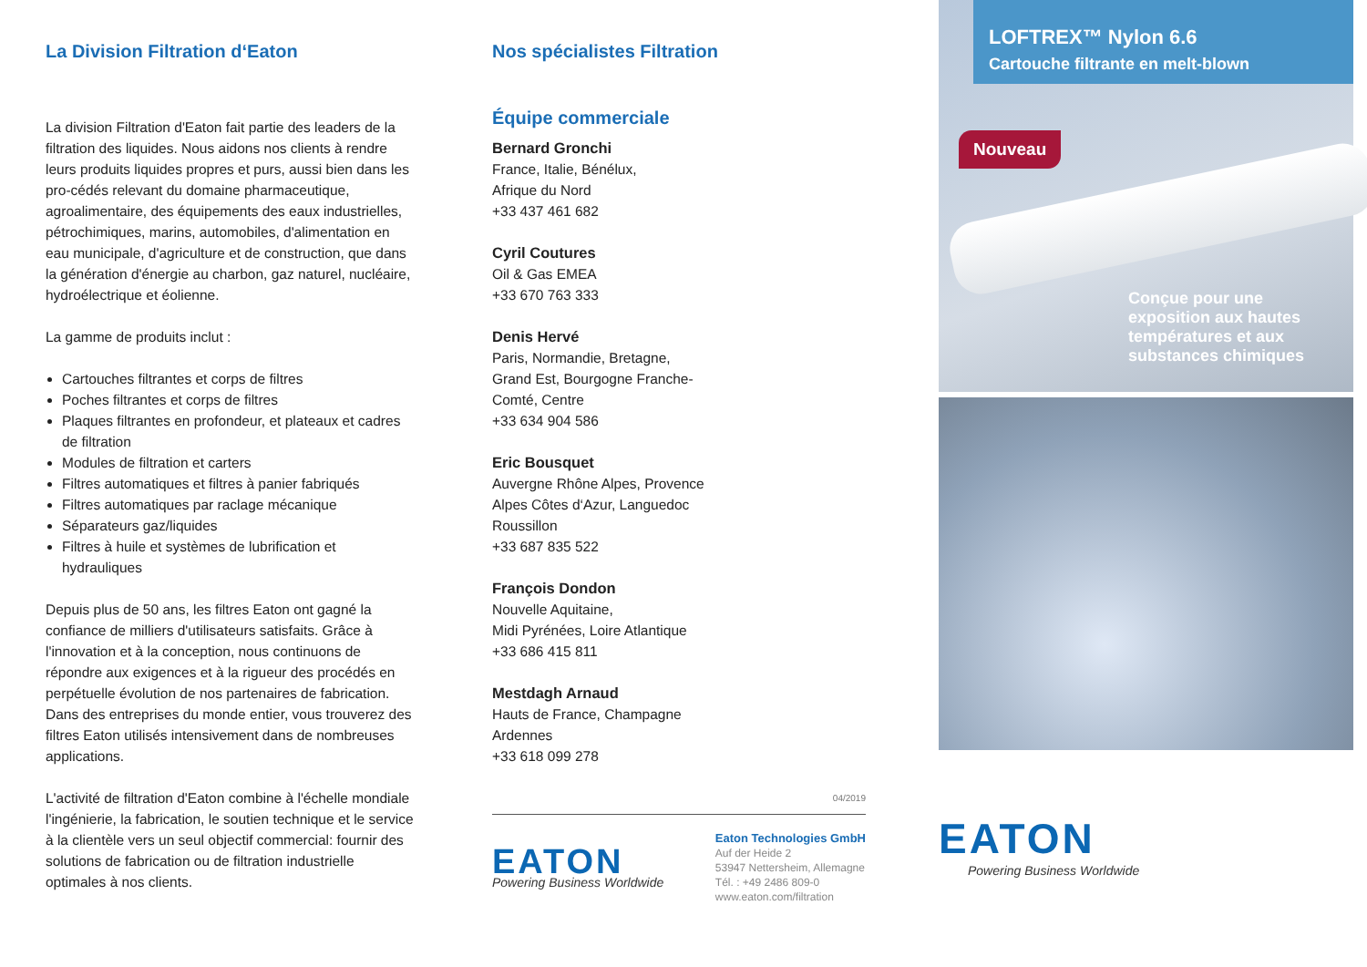La Division Filtration d‘Eaton
La division Filtration d'Eaton fait partie des leaders de la filtration des liquides. Nous aidons nos clients à rendre leurs produits liquides propres et purs, aussi bien dans les pro-cédés relevant du domaine pharmaceutique, agroalimentaire, des équipements des eaux industrielles, pétrochimiques, marins, automobiles, d'alimentation en eau municipale, d'agriculture et de construction, que dans la génération d'énergie au charbon, gaz naturel, nucléaire, hydroélectrique et éolienne.
La gamme de produits inclut :
Cartouches filtrantes et corps de filtres
Poches filtrantes et corps de filtres
Plaques filtrantes en profondeur, et plateaux et cadres de filtration
Modules de filtration et carters
Filtres automatiques et filtres à panier fabriqués
Filtres automatiques par raclage mécanique
Séparateurs gaz/liquides
Filtres à huile et systèmes de lubrification et hydrauliques
Depuis plus de 50 ans, les filtres Eaton ont gagné la confiance de milliers d'utilisateurs satisfaits. Grâce à l'innovation et à la conception, nous continuons de répondre aux exigences et à la rigueur des procédés en perpétuelle évolution de nos partenaires de fabrication. Dans des entreprises du monde entier, vous trouverez des filtres Eaton utilisés intensivement dans de nombreuses applications.
L'activité de filtration d'Eaton combine à l'échelle mondiale l'ingénierie, la fabrication, le soutien technique et le service à la clientèle vers un seul objectif commercial: fournir des solutions de fabrication ou de filtration industrielle optimales à nos clients.
Nos spécialistes Filtration
Équipe commerciale
Bernard Gronchi
France, Italie, Bénélux,
Afrique du Nord
+33 437 461 682
Cyril Coutures
Oil & Gas EMEA
+33 670 763 333
Denis Hervé
Paris, Normandie, Bretagne,
Grand Est, Bourgogne Franche-
Comté, Centre
+33 634 904 586
Eric Bousquet
Auvergne Rhône Alpes, Provence
Alpes Côtes d‘Azur, Languedoc
Roussillon
+33 687 835 522
François Dondon
Nouvelle Aquitaine,
Midi Pyrénées, Loire Atlantique
+33 686 415 811
Mestdagh Arnaud
Hauts de France, Champagne
Ardennes
+33 618 099 278
04/2019
EATON
Powering Business Worldwide
Eaton Technologies GmbH
Auf der Heide 2
53947 Nettersheim, Allemagne
Tél. : +49 2486 809-0
www.eaton.com/filtration
LOFTREX™ Nylon 6.6
Cartouche filtrante en melt-blown
Nouveau
Conçue pour une
exposition aux hautes
températures et aux
substances chimiques
EATON
Powering Business Worldwide